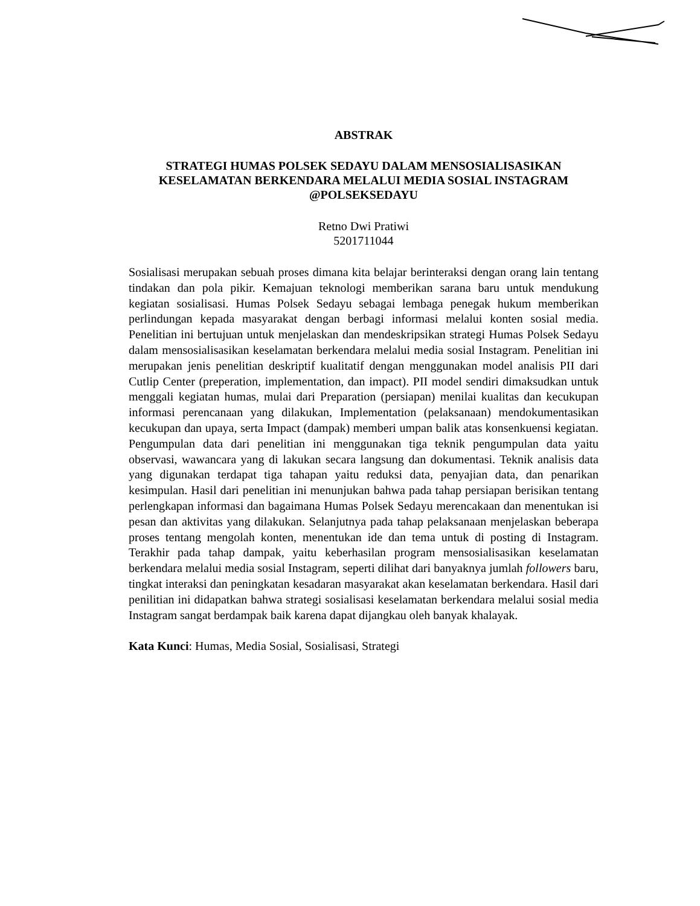ABSTRAK
STRATEGI HUMAS POLSEK SEDAYU DALAM MENSOSIALISASIKAN KESELAMATAN BERKENDARA MELALUI MEDIA SOSIAL INSTAGRAM @POLSEKSEDAYU
Retno Dwi Pratiwi
5201711044
Sosialisasi merupakan sebuah proses dimana kita belajar berinteraksi dengan orang lain tentang tindakan dan pola pikir. Kemajuan teknologi memberikan sarana baru untuk mendukung kegiatan sosialisasi. Humas Polsek Sedayu sebagai lembaga penegak hukum memberikan perlindungan kepada masyarakat dengan berbagi informasi melalui konten sosial media. Penelitian ini bertujuan untuk menjelaskan dan mendeskripsikan strategi Humas Polsek Sedayu dalam mensosialisasikan keselamatan berkendara melalui media sosial Instagram. Penelitian ini merupakan jenis penelitian deskriptif kualitatif dengan menggunakan model analisis PII dari Cutlip Center (preperation, implementation, dan impact). PII model sendiri dimaksudkan untuk menggali kegiatan humas, mulai dari Preparation (persiapan) menilai kualitas dan kecukupan informasi perencanaan yang dilakukan, Implementation (pelaksanaan) mendokumentasikan kecukupan dan upaya, serta Impact (dampak) memberi umpan balik atas konsenkuensi kegiatan. Pengumpulan data dari penelitian ini menggunakan tiga teknik pengumpulan data yaitu observasi, wawancara yang di lakukan secara langsung dan dokumentasi. Teknik analisis data yang digunakan terdapat tiga tahapan yaitu reduksi data, penyajian data, dan penarikan kesimpulan. Hasil dari penelitian ini menunjukan bahwa pada tahap persiapan berisikan tentang perlengkapan informasi dan bagaimana Humas Polsek Sedayu merencakaan dan menentukan isi pesan dan aktivitas yang dilakukan. Selanjutnya pada tahap pelaksanaan menjelaskan beberapa proses tentang mengolah konten, menentukan ide dan tema untuk di posting di Instagram. Terakhir pada tahap dampak, yaitu keberhasilan program mensosialisasikan keselamatan berkendara melalui media sosial Instagram, seperti dilihat dari banyaknya jumlah followers baru, tingkat interaksi dan peningkatan kesadaran masyarakat akan keselamatan berkendara. Hasil dari penilitian ini didapatkan bahwa strategi sosialisasi keselamatan berkendara melalui sosial media Instagram sangat berdampak baik karena dapat dijangkau oleh banyak khalayak.
Kata Kunci: Humas, Media Sosial, Sosialisasi, Strategi